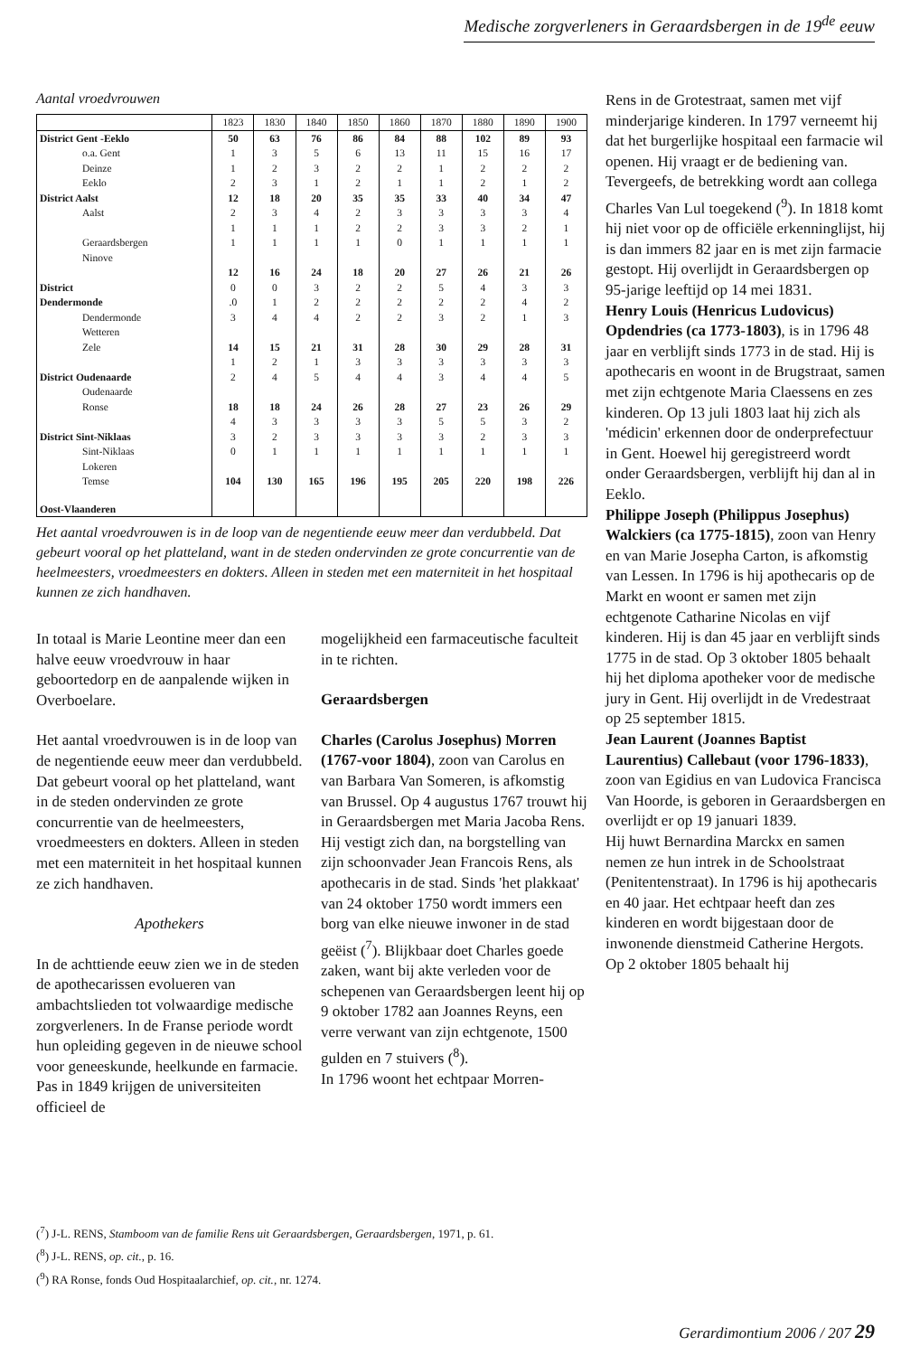Medische zorgverleners in Geraardsbergen in de 19<sup>de</sup> eeuw
Aantal vroedvrouwen
| | 1823 | 1830 | 1840 | 1850 | 1860 | 1870 | 1880 | 1890 | 1900 |
| --- | --- | --- | --- | --- | --- | --- | --- | --- | --- |
| District Gent -Eeklo | 50 | 63 | 76 | 86 | 84 | 88 | 102 | 89 | 93 |
| o.a. Gent | 1 | 3 | 5 | 6 | 13 | 11 | 15 | 16 | 17 |
| Deinze | 1 | 2 | 3 | 2 | 2 | 1 | 2 | 2 | 2 |
| Eeklo | 2 | 3 | 1 | 2 | 1 | 1 | 2 | 1 | 2 |
| District Aalst | 12 | 18 | 20 | 35 | 35 | 33 | 40 | 34 | 47 |
| Aalst | 2 | 3 | 4 | 2 | 3 | 3 | 3 | 3 | 4 |
| | 1 | 1 | 1 | 2 | 2 | 3 | 3 | 2 | 1 |
| Geraardsbergen | 1 | 1 | 1 | 1 | 0 | 1 | 1 | 1 | 1 |
| Ninove | | | | | | | | | |
| | 12 | 16 | 24 | 18 | 20 | 27 | 26 | 21 | 26 |
| District | 0 | 0 | 3 | 2 | 2 | 5 | 4 | 3 | 3 |
| Dendermonde | .0 | 1 | 2 | 2 | 2 | 2 | 2 | 4 | 2 |
| Dendermonde | 3 | 4 | 4 | 2 | 2 | 3 | 2 | 1 | 3 |
| Wetteren | | | | | | | | | |
| Zele | 14 | 15 | 21 | 31 | 28 | 30 | 29 | 28 | 31 |
| | 1 | 2 | 1 | 3 | 3 | 3 | 3 | 3 | 3 |
| District Oudenaarde | 2 | 4 | 5 | 4 | 4 | 3 | 4 | 4 | 5 |
| Oudenaarde | | | | | | | | | |
| Ronse | 18 | 18 | 24 | 26 | 28 | 27 | 23 | 26 | 29 |
| | 4 | 3 | 3 | 3 | 3 | 5 | 5 | 3 | 2 |
| District Sint-Niklaas | 3 | 2 | 3 | 3 | 3 | 3 | 2 | 3 | 3 |
| Sint-Niklaas | 0 | 1 | 1 | 1 | 1 | 1 | 1 | 1 | 1 |
| Lokeren | | | | | | | | | |
| Temse | 104 | 130 | 165 | 196 | 195 | 205 | 220 | 198 | 226 |
| Oost-Vlaanderen | | | | | | | | | |
Het aantal vroedvrouwen is in de loop van de negentiende eeuw meer dan verdubbeld. Dat gebeurt vooral op het platteland, want in de steden ondervinden ze grote concurrentie van de heelmeesters, vroedmeesters en dokters. Alleen in steden met een materniteit in het hospitaal kunnen ze zich handhaven.
In totaal is Marie Leontine meer dan een halve eeuw vroedvrouw in haar geboortedorp en de aanpalende wijken in Overboelare.
Het aantal vroedvrouwen is in de loop van de negentiende eeuw meer dan verdubbeld. Dat gebeurt vooral op het platteland, want in de steden ondervinden ze grote concurrentie van de heelmeesters, vroedmeesters en dokters. Alleen in steden met een materniteit in het hospitaal kunnen ze zich handhaven.
Apothekers
In de achttiende eeuw zien we in de steden de apothecarissen evolueren van ambachtslieden tot volwaardige medische zorgverleners. In de Franse periode wordt hun opleiding gegeven in de nieuwe school voor geneeskunde, heelkunde en farmacie. Pas in 1849 krijgen de universiteiten officieel de
mogelijkheid een farmaceutische faculteit in te richten.
Geraardsbergen
Charles (Carolus Josephus) Morren (1767-voor 1804), zoon van Carolus en van Barbara Van Someren, is afkomstig van Brussel. Op 4 augustus 1767 trouwt hij in Geraardsbergen met Maria Jacoba Rens. Hij vestigt zich dan, na borgstelling van zijn schoonvader Jean Francois Rens, als apothecaris in de stad. Sinds 'het plakkaat' van 24 oktober 1750 wordt immers een borg van elke nieuwe inwoner in de stad geëist (<sup>7</sup>). Blijkbaar doet Charles goede zaken, want bij akte verleden voor de schepenen van Geraardsbergen leent hij op 9 oktober 1782 aan Joannes Reyns, een verre verwant van zijn echtgenote, 1500 gulden en 7 stuivers (<sup>8</sup>).
In 1796 woont het echtpaar Morren-
Rens in de Grotestraat, samen met vijf minderjarige kinderen. In 1797 verneemt hij dat het burgerlijke hospitaal een farmacie wil openen. Hij vraagt er de bediening van. Tevergeefs, de betrekking wordt aan collega Charles Van Lul toegekend (<sup>9</sup>). In 1818 komt hij niet voor op de officiële erkenninglijst, hij is dan immers 82 jaar en is met zijn farmacie gestopt. Hij overlijdt in Geraardsbergen op 95-jarige leeftijd op 14 mei 1831.
Henry Louis (Henricus Ludovicus) Opdendries (ca 1773-1803), is in 1796 48 jaar en verblijft sinds 1773 in de stad. Hij is apothecaris en woont in de Brugstraat, samen met zijn echtgenote Maria Claessens en zes kinderen. Op 13 juli 1803 laat hij zich als 'médicin' erkennen door de onderprefectuur in Gent. Hoewel hij geregistreerd wordt onder Geraardsbergen, verblijft hij dan al in Eeklo.
Philippe Joseph (Philippus Josephus) Walckiers (ca 1775-1815), zoon van Henry en van Marie Josepha Carton, is afkomstig van Lessen. In 1796 is hij apothecaris op de Markt en woont er samen met zijn echtgenote Catharine Nicolas en vijf kinderen. Hij is dan 45 jaar en verblijft sinds 1775 in de stad. Op 3 oktober 1805 behaalt hij het diploma apotheker voor de medische jury in Gent. Hij overlijdt in de Vredestraat op 25 september 1815.
Jean Laurent (Joannes Baptist Laurentius) Callebaut (voor 1796-1833), zoon van Egidius en van Ludovica Francisca Van Hoorde, is geboren in Geraardsbergen en overlijdt er op 19 januari 1839.
Hij huwt Bernardina Marckx en samen nemen ze hun intrek in de Schoolstraat (Penitentenstraat). In 1796 is hij apothecaris en 40 jaar. Het echtpaar heeft dan zes kinderen en wordt bijgestaan door de inwonende dienstmeid Catherine Hergots.
Op 2 oktober 1805 behaalt hij
(<sup>7</sup>) J-L. RENS, Stamboom van de familie Rens uit Geraardsbergen, Geraardsbergen, 1971, p. 61.
(<sup>8</sup>) J-L. RENS, op. cit., p. 16.
(<sup>9</sup>) RA Ronse, fonds Oud Hospitaalarchief, op. cit., nr. 1274.
Gerardimontium 2006 / 207 29